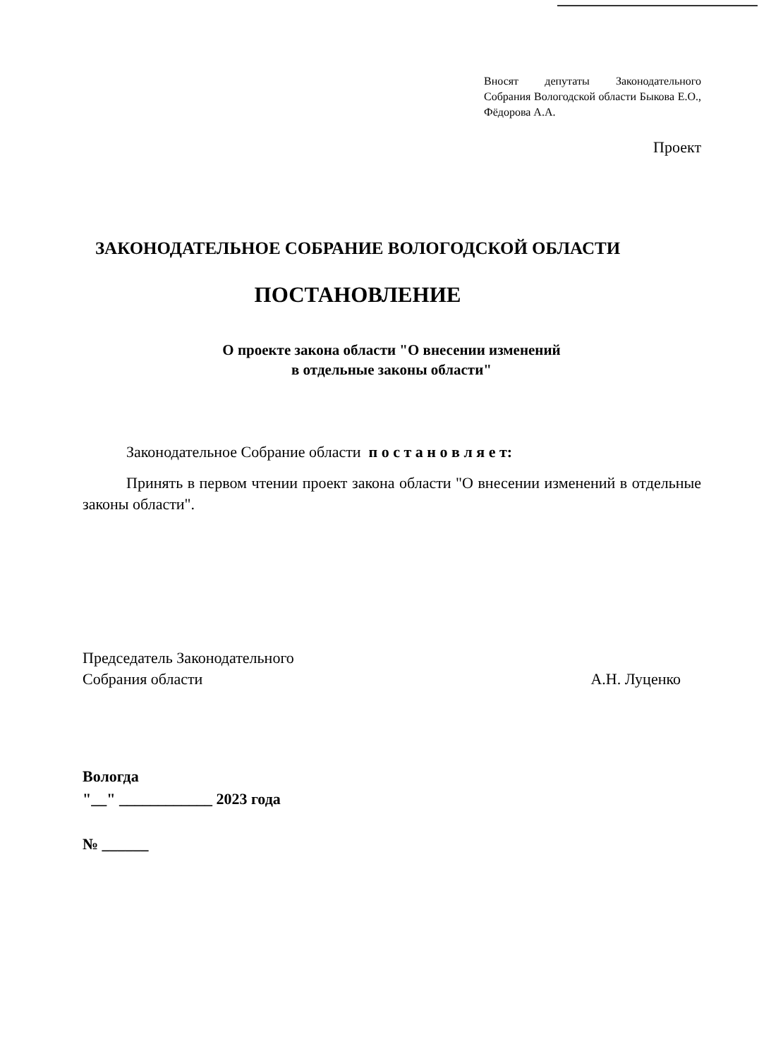Вносят депутаты Законодательного Собрания Вологодской области Быкова Е.О., Фёдорова А.А.
Проект
ЗАКОНОДАТЕЛЬНОЕ СОБРАНИЕ ВОЛОГОДСКОЙ ОБЛАСТИ
ПОСТАНОВЛЕНИЕ
О проекте закона области "О внесении изменений
в отдельные законы области"
Законодательное Собрание области п о с т а н о в л я е т:
Принять в первом чтении проект закона области "О внесении изменений в отдельные законы области".
Председатель Законодательного
Собрания области
А.Н. Луценко
Вологда
"__" ____________ 2023 года
№ ______